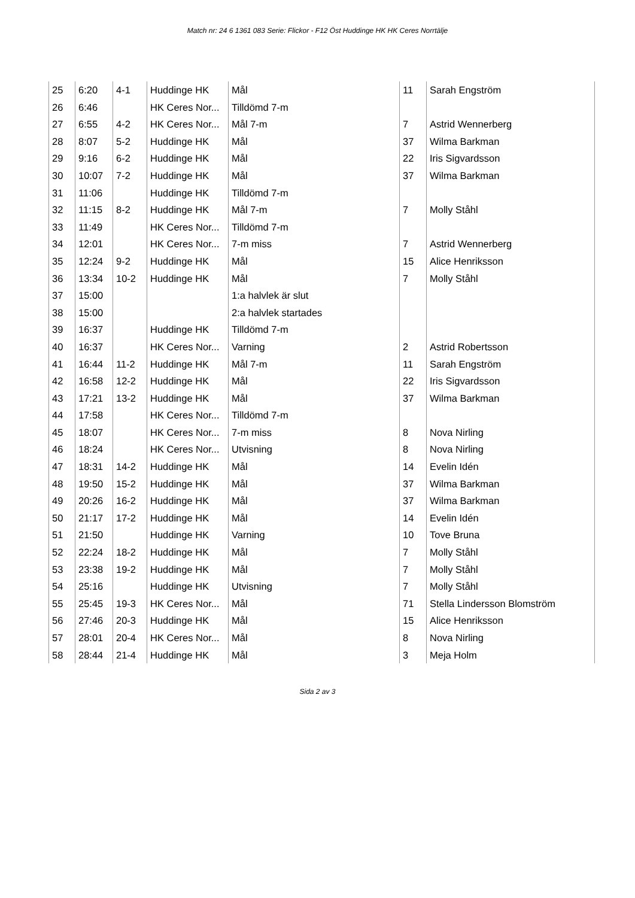Match nr: 24 6 1361 083 Serie: Flickor - F12 Öst Huddinge HK HK Ceres Norrtälje
| 25 | 6:20 | 4-1 | Huddinge HK | Mål | 11 | Sarah Engström |
| 26 | 6:46 | | HK Ceres Nor... | Tilldömd 7-m | | |
| 27 | 6:55 | 4-2 | HK Ceres Nor... | Mål 7-m | 7 | Astrid Wennerberg |
| 28 | 8:07 | 5-2 | Huddinge HK | Mål | 37 | Wilma Barkman |
| 29 | 9:16 | 6-2 | Huddinge HK | Mål | 22 | Iris Sigvardsson |
| 30 | 10:07 | 7-2 | Huddinge HK | Mål | 37 | Wilma Barkman |
| 31 | 11:06 | | Huddinge HK | Tilldömd 7-m | | |
| 32 | 11:15 | 8-2 | Huddinge HK | Mål 7-m | 7 | Molly Ståhl |
| 33 | 11:49 | | HK Ceres Nor... | Tilldömd 7-m | | |
| 34 | 12:01 | | HK Ceres Nor... | 7-m miss | 7 | Astrid Wennerberg |
| 35 | 12:24 | 9-2 | Huddinge HK | Mål | 15 | Alice Henriksson |
| 36 | 13:34 | 10-2 | Huddinge HK | Mål | 7 | Molly Ståhl |
| 37 | 15:00 | | | 1:a halvlek är slut | | |
| 38 | 15:00 | | | 2:a halvlek startades | | |
| 39 | 16:37 | | Huddinge HK | Tilldömd 7-m | | |
| 40 | 16:37 | | HK Ceres Nor... | Varning | 2 | Astrid Robertsson |
| 41 | 16:44 | 11-2 | Huddinge HK | Mål 7-m | 11 | Sarah Engström |
| 42 | 16:58 | 12-2 | Huddinge HK | Mål | 22 | Iris Sigvardsson |
| 43 | 17:21 | 13-2 | Huddinge HK | Mål | 37 | Wilma Barkman |
| 44 | 17:58 | | HK Ceres Nor... | Tilldömd 7-m | | |
| 45 | 18:07 | | HK Ceres Nor... | 7-m miss | 8 | Nova Nirling |
| 46 | 18:24 | | HK Ceres Nor... | Utvisning | 8 | Nova Nirling |
| 47 | 18:31 | 14-2 | Huddinge HK | Mål | 14 | Evelin Idén |
| 48 | 19:50 | 15-2 | Huddinge HK | Mål | 37 | Wilma Barkman |
| 49 | 20:26 | 16-2 | Huddinge HK | Mål | 37 | Wilma Barkman |
| 50 | 21:17 | 17-2 | Huddinge HK | Mål | 14 | Evelin Idén |
| 51 | 21:50 | | Huddinge HK | Varning | 10 | Tove Bruna |
| 52 | 22:24 | 18-2 | Huddinge HK | Mål | 7 | Molly Ståhl |
| 53 | 23:38 | 19-2 | Huddinge HK | Mål | 7 | Molly Ståhl |
| 54 | 25:16 | | Huddinge HK | Utvisning | 7 | Molly Ståhl |
| 55 | 25:45 | 19-3 | HK Ceres Nor... | Mål | 71 | Stella Lindersson Blomström |
| 56 | 27:46 | 20-3 | Huddinge HK | Mål | 15 | Alice Henriksson |
| 57 | 28:01 | 20-4 | HK Ceres Nor... | Mål | 8 | Nova Nirling |
| 58 | 28:44 | 21-4 | Huddinge HK | Mål | 3 | Meja Holm |
Sida 2 av 3